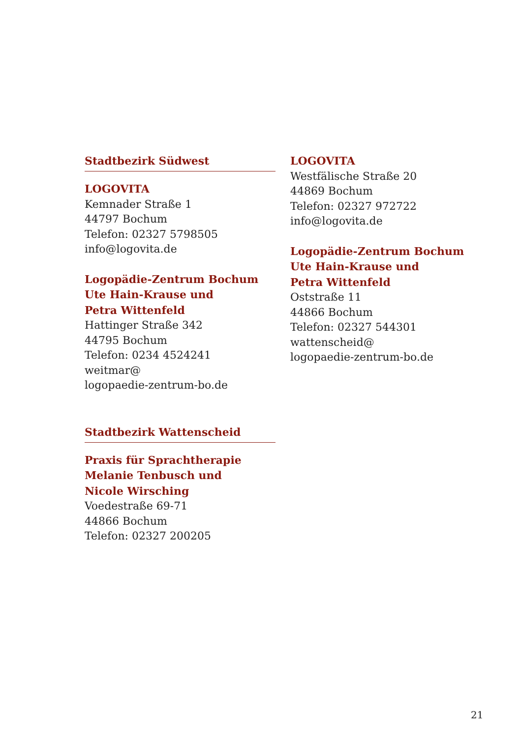Stadtbezirk Südwest
LOGOVITA
Kemnader Straße 1
44797 Bochum
Telefon: 02327 5798505
info@logovita.de
Logopädie-Zentrum Bochum
Ute Hain-Krause und
Petra Wittenfeld
Hattinger Straße 342
44795 Bochum
Telefon: 0234 4524241
weitmar@
logopaedie-zentrum-bo.de
Stadtbezirk Wattenscheid
Praxis für Sprachtherapie
Melanie Tenbusch und
Nicole Wirsching
Voedestraße 69-71
44866 Bochum
Telefon: 02327 200205
LOGOVITA
Westfälische Straße 20
44869 Bochum
Telefon: 02327 972722
info@logovita.de
Logopädie-Zentrum Bochum
Ute Hain-Krause und
Petra Wittenfeld
Oststraße 11
44866 Bochum
Telefon: 02327 544301
wattenscheid@
logopaedie-zentrum-bo.de
21